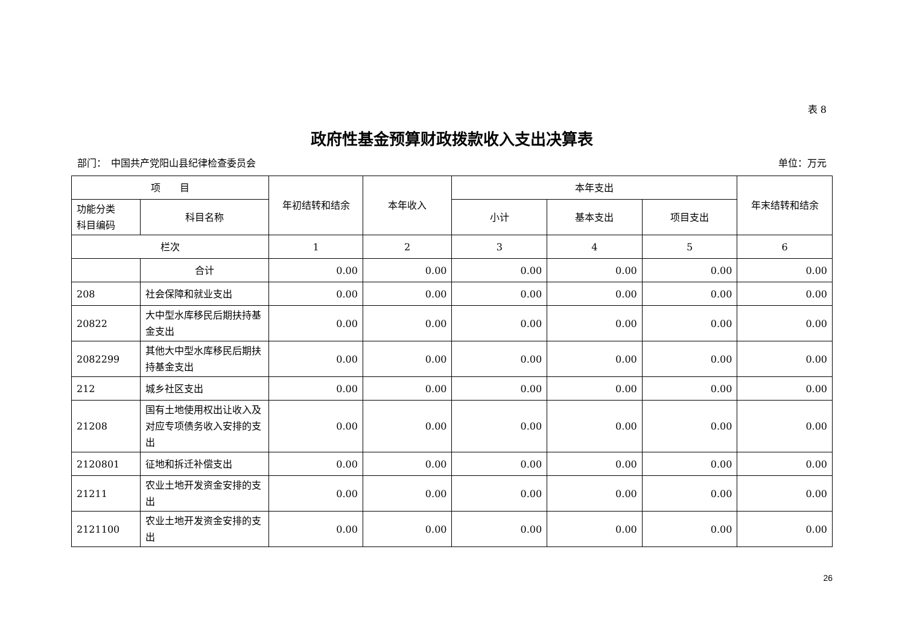表 8
政府性基金预算财政拨款收入支出决算表
部门：　中国共产党阳山县纪律检查委员会 单位：万元
| 项 目 | | 年初结转和结余 | 本年收入 | 本年支出 | | | 年末结转和结余 |
| --- | --- | --- | --- | --- | --- | --- | --- |
| 功能分类 科目编码 | 科目名称 | | | 小计 | 基本支出 | 项目支出 | |
| 栏次 | | 1 | 2 | 3 | 4 | 5 | 6 |
| | 合计 | 0.00 | 0.00 | 0.00 | 0.00 | 0.00 | 0.00 |
| 208 | 社会保障和就业支出 | 0.00 | 0.00 | 0.00 | 0.00 | 0.00 | 0.00 |
| 20822 | 大中型水库移民后期扶持基金支出 | 0.00 | 0.00 | 0.00 | 0.00 | 0.00 | 0.00 |
| 2082299 | 其他大中型水库移民后期扶持基金支出 | 0.00 | 0.00 | 0.00 | 0.00 | 0.00 | 0.00 |
| 212 | 城乡社区支出 | 0.00 | 0.00 | 0.00 | 0.00 | 0.00 | 0.00 |
| 21208 | 国有土地使用权出让收入及对应专项债务收入安排的支出 | 0.00 | 0.00 | 0.00 | 0.00 | 0.00 | 0.00 |
| 2120801 | 征地和拆迁补偿支出 | 0.00 | 0.00 | 0.00 | 0.00 | 0.00 | 0.00 |
| 21211 | 农业土地开发资金安排的支出 | 0.00 | 0.00 | 0.00 | 0.00 | 0.00 | 0.00 |
| 2121100 | 农业土地开发资金安排的支出 | 0.00 | 0.00 | 0.00 | 0.00 | 0.00 | 0.00 |
26